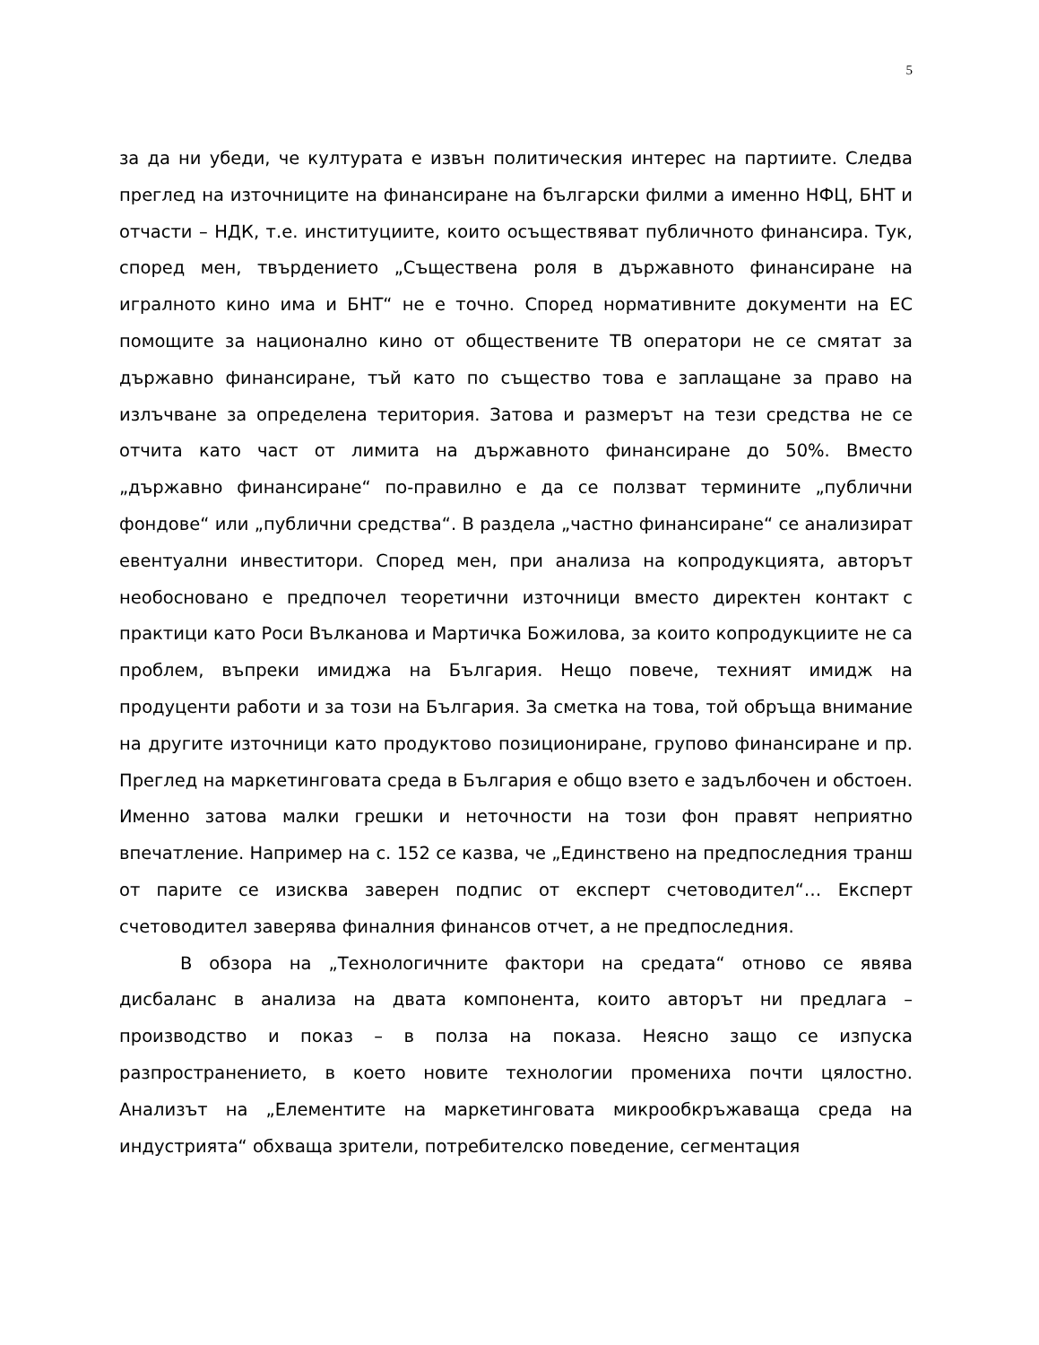5
за да ни убеди, че културата е извън политическия интерес на партиите. Следва преглед на източниците на финансиране на български филми а именно НФЦ, БНТ и отчасти – НДК, т.е. институциите, които осъществяват публичното финансира. Тук, според мен, твърдението „Съществена роля в държавното финансиране на игралното кино има и БНТ“ не е точно. Според нормативните документи на ЕС помощите за национално кино от обществените ТВ оператори не се смятат за държавно финансиране, тъй като по същество това е заплащане за право на излъчване за определена територия. Затова и размерът на тези средства не се отчита като част от лимита на държавното финансиране до 50%. Вместо „държавно финансиране“ по-правилно е да се ползват термините „публични фондове“ или „публични средства“. В раздела „частно финансиране“ се анализират евентуални инвеститори. Според мен, при анализа на копродукцията, авторът необосновано е предпочел теоретични източници вместо директен контакт с практици като Роси Вълканова и Мартичка Божилова, за които копродукциите не са проблем, въпреки имиджа на България. Нещо повече, техният имидж на продуценти работи и за този на България. За сметка на това, той обръща внимание на другите източници като продуктово позициониране, групово финансиране и пр. Преглед на маркетинговата среда в България е общо взето е задълбочен и обстоен. Именно затова малки грешки и неточности на този фон правят неприятно впечатление. Например на с. 152 се казва, че „Единствено на предпоследния транш от парите се изисква заверен подпис от експерт счетоводител“… Експерт счетоводител заверява финалния финансов отчет, а не предпоследния.
В обзора на „Технологичните фактори на средата“ отново се явява дисбаланс в анализа на двата компонента, които авторът ни предлага – производство и показ – в полза на показа. Неясно защо се изпуска разпространението, в което новите технологии промениха почти цялостно. Анализът на „Елементите на маркетинговата микрообкръжаваща среда на индустрията“ обхваща зрители, потребителско поведение, сегментация